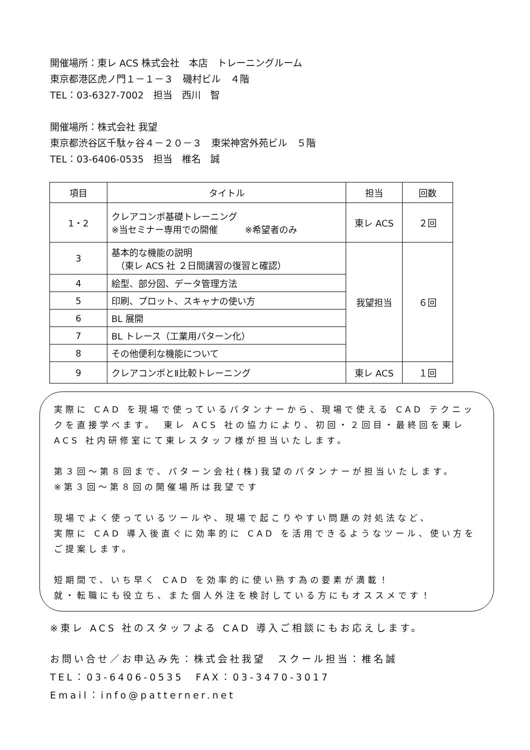開催場所：東レ ACS 株式会社　本店　トレーニングルーム
東京都港区虎ノ門１－１－３　磯村ビル　４階
TEL：03-6327-7002　担当　西川　智
開催場所：株式会社 我望
東京都渋谷区千駄ヶ谷４－２０－３　東栄神宮外苑ビル　５階
TEL：03-6406-0535　担当　椎名　誠
| 項目 | タイトル | 担当 | 回数 |
| --- | --- | --- | --- |
| 1・2 | クレアコンポ基礎トレーニング ※当セミナー専用での開催 ※希望者のみ | 東レ ACS | ２回 |
| 3 | 基本的な機能の説明 （東レ ACS 社 ２日間講習の復習と確認） | 我望担当 | ６回 |
| 4 | 絵型、部分図、データ管理方法 | | |
| 5 | 印刷、プロット、スキャナの使い方 | | |
| 6 | BL 展開 | | |
| 7 | BL トレース（工業用パターン化） | | |
| 8 | その他便利な機能について | | |
| 9 | クレアコンポとⅡ比較トレーニング | 東レ ACS | １回 |
実際に CAD を現場で使っているパタンナーから、現場で使える CAD テクニックを直接学べます。　東レ ACS 社の協力により、初回・２回目・最終回を東レ ACS 社内研修室にて東レスタッフ様が担当いたします。
第３回～第８回まで、パターン会社(株)我望のパタンナーが担当いたします。
※第３回～第８回の開催場所は我望です
現場でよく使っているツールや、現場で起こりやすい問題の対処法など、
実際に CAD 導入後直ぐに効率的に CAD を活用できるようなツール、使い方をご提案します。
短期間で、いち早く CAD を効率的に使い熟す為の要素が満載！
就・転職にも役立ち、また個人外注を検討している方にもオススメです！
※東レ ACS 社のスタッフよる CAD 導入ご相談にもお応えします。
お問い合せ／お申込み先：株式会社我望　スクール担当：椎名誠
TEL：03-6406-0535　FAX：03-3470-3017
Email：info@patterner.net